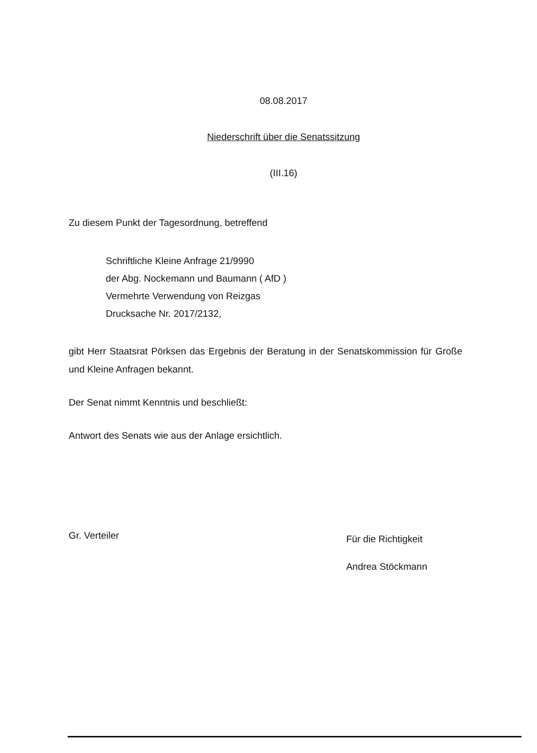08.08.2017
Niederschrift über die Senatssitzung
(III.16)
Zu diesem Punkt der Tagesordnung, betreffend
Schriftliche Kleine Anfrage 21/9990
der Abg. Nockemann und Baumann ( AfD )
Vermehrte Verwendung von Reizgas
Drucksache Nr. 2017/2132,
gibt Herr Staatsrat Pörksen das Ergebnis der Beratung in der Senatskommission für Große und Kleine Anfragen bekannt.
Der Senat nimmt Kenntnis und beschließt:
Antwort des Senats wie aus der Anlage ersichtlich.
Gr. Verteiler
Für die Richtigkeit
Andrea Stöckmann